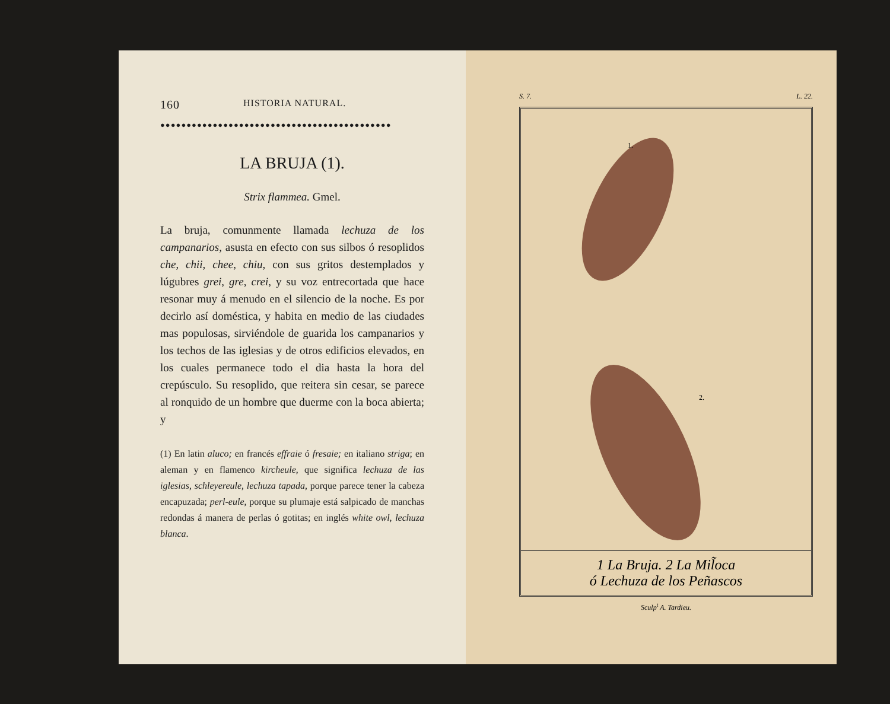160 HISTORIA NATURAL.
●●●●●●●●●●●●●●●●●●●●●●●●●●●●●●●●●●●●●●●●●●●●
LA BRUJA (1).
Strix flammea. Gmel.
La bruja, comunmente llamada lechuza de los campanarios, asusta en efecto con sus silbos ó resoplidos che, chii, chee, chiu, con sus gritos destemplados y lúgubres grei, gre, crei, y su voz entrecortada que hace resonar muy á menudo en el silencio de la noche. Es por decirlo así doméstica, y habita en medio de las ciudades mas populosas, sirviéndole de guarida los campanarios y los techos de las iglesias y de otros edificios elevados, en los cuales permanece todo el dia hasta la hora del crepúsculo. Su resoplido, que reitera sin cesar, se parece al ronquido de un hombre que duerme con la boca abierta; y
(1) En latin aluco; en francés effraie ó fresaie; en italiano striga; en aleman y en flamenco kircheule, que significa lechuza de las iglesias, schleyereule, lechuza tapada, porque parece tener la cabeza encapuzada; perl-eule, porque su plumaje está salpicado de manchas redondas á manera de perlas ó gotitas; en inglés white owl, lechuza blanca.
S. 7. L. 22.
1.
2.
1 La Bruja. 2 La Mil̃oca
ó Lechuza de los Peñascos
Sculp<sup>t</sup> A. Tardieu.